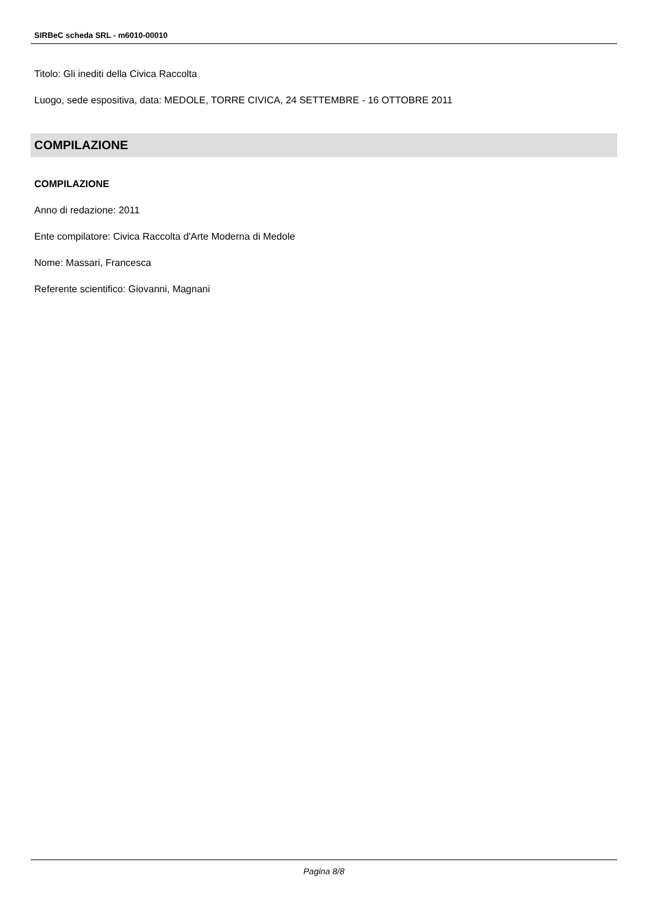SIRBeC scheda SRL - m6010-00010
Titolo: Gli inediti della Civica Raccolta
Luogo, sede espositiva, data: MEDOLE, TORRE CIVICA, 24 SETTEMBRE - 16 OTTOBRE 2011
COMPILAZIONE
COMPILAZIONE
Anno di redazione: 2011
Ente compilatore: Civica Raccolta d'Arte Moderna di Medole
Nome: Massari, Francesca
Referente scientifico: Giovanni, Magnani
Pagina 8/8